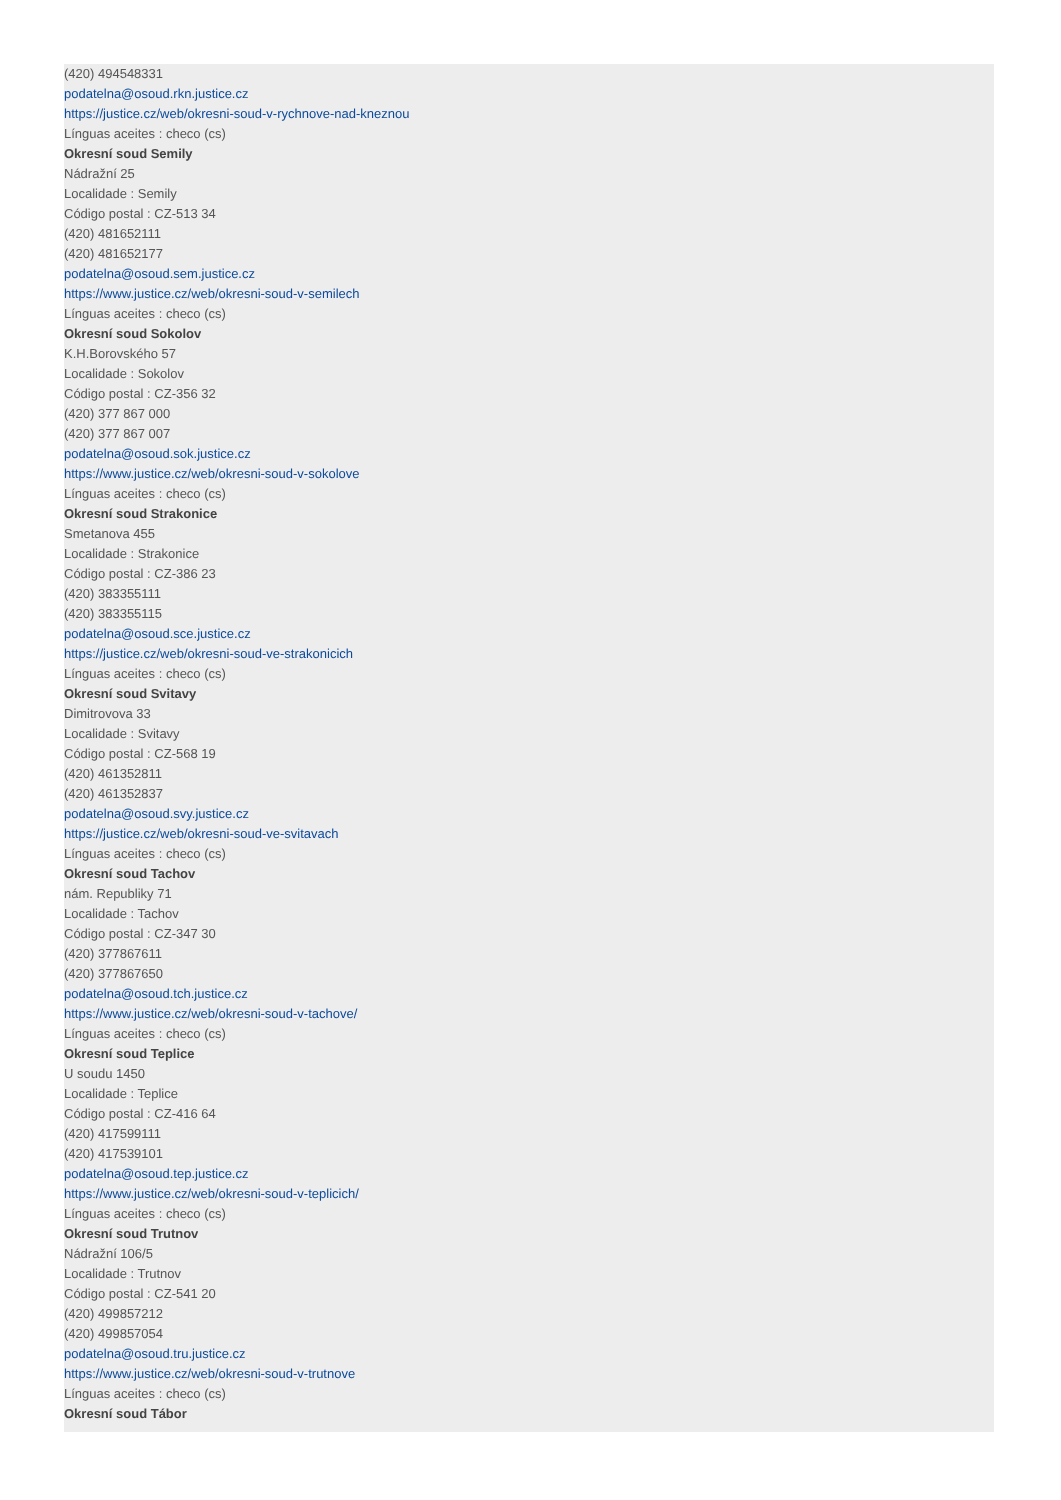(420) 494548331
podatelna@osoud.rkn.justice.cz
https://justice.cz/web/okresni-soud-v-rychnove-nad-kneznou
Línguas aceites : checo (cs)
Okresní soud Semily
Nádražní 25
Localidade : Semily
Código postal : CZ-513 34
(420) 481652111
(420) 481652177
podatelna@osoud.sem.justice.cz
https://www.justice.cz/web/okresni-soud-v-semilech
Línguas aceites : checo (cs)
Okresní soud Sokolov
K.H.Borovského 57
Localidade : Sokolov
Código postal : CZ-356 32
(420) 377 867 000
(420) 377 867 007
podatelna@osoud.sok.justice.cz
https://www.justice.cz/web/okresni-soud-v-sokolove
Línguas aceites : checo (cs)
Okresní soud Strakonice
Smetanova 455
Localidade : Strakonice
Código postal : CZ-386 23
(420) 383355111
(420) 383355115
podatelna@osoud.sce.justice.cz
https://justice.cz/web/okresni-soud-ve-strakonicich
Línguas aceites : checo (cs)
Okresní soud Svitavy
Dimitrovova 33
Localidade : Svitavy
Código postal : CZ-568 19
(420) 461352811
(420) 461352837
podatelna@osoud.svy.justice.cz
https://justice.cz/web/okresni-soud-ve-svitavach
Línguas aceites : checo (cs)
Okresní soud Tachov
nám. Republiky 71
Localidade : Tachov
Código postal : CZ-347 30
(420) 377867611
(420) 377867650
podatelna@osoud.tch.justice.cz
https://www.justice.cz/web/okresni-soud-v-tachove/
Línguas aceites : checo (cs)
Okresní soud Teplice
U soudu 1450
Localidade : Teplice
Código postal : CZ-416 64
(420) 417599111
(420) 417539101
podatelna@osoud.tep.justice.cz
https://www.justice.cz/web/okresni-soud-v-teplicich/
Línguas aceites : checo (cs)
Okresní soud Trutnov
Nádražní 106/5
Localidade : Trutnov
Código postal : CZ-541 20
(420) 499857212
(420) 499857054
podatelna@osoud.tru.justice.cz
https://www.justice.cz/web/okresni-soud-v-trutnove
Línguas aceites : checo (cs)
Okresní soud Tábor